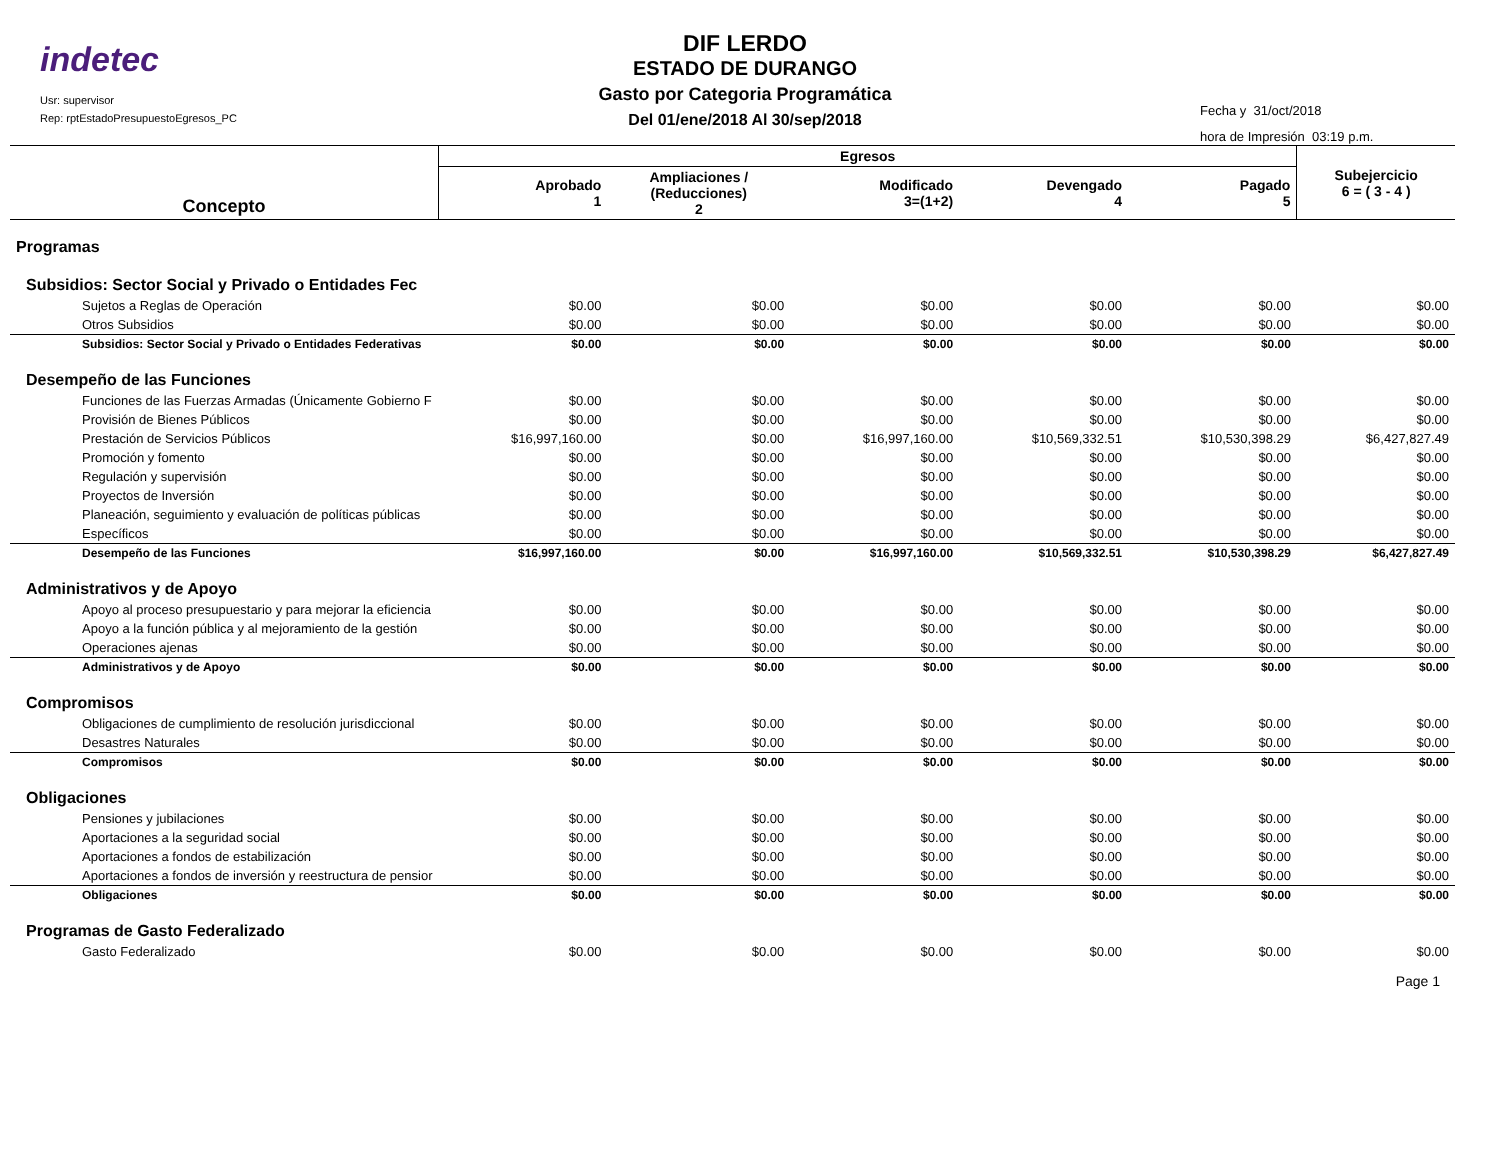indetec
Usr: supervisor
Rep: rptEstadoPresupuestoEgresos_PC
DIF LERDO
ESTADO DE DURANGO
Gasto por Categoria Programática
Del 01/ene/2018 Al 30/sep/2018
Fecha y 31/oct/2018
hora de Impresión 03:19 p.m.
| Concepto | Egresos | | | | | Subejercicio 6 = ( 3 - 4 ) |
| --- | --- | --- | --- | --- | --- | --- |
| | Aprobado 1 | Ampliaciones / (Reducciones) 2 | Modificado 3=(1+2) | Devengado 4 | Pagado 5 | |
| Programas | | | | | | |
| Subsidios: Sector Social y Privado o Entidades Fec | | | | | | |
| Sujetos a Reglas de Operación | $0.00 | $0.00 | $0.00 | $0.00 | $0.00 | $0.00 |
| Otros Subsidios | $0.00 | $0.00 | $0.00 | $0.00 | $0.00 | $0.00 |
| Subsidios: Sector Social y Privado o Entidades Federativas | $0.00 | $0.00 | $0.00 | $0.00 | $0.00 | $0.00 |
| Desempeño de las Funciones | | | | | | |
| Funciones de las Fuerzas Armadas (Únicamente Gobierno F | $0.00 | $0.00 | $0.00 | $0.00 | $0.00 | $0.00 |
| Provisión de Bienes Públicos | $0.00 | $0.00 | $0.00 | $0.00 | $0.00 | $0.00 |
| Prestación de Servicios Públicos | $16,997,160.00 | $0.00 | $16,997,160.00 | $10,569,332.51 | $10,530,398.29 | $6,427,827.49 |
| Promoción y fomento | $0.00 | $0.00 | $0.00 | $0.00 | $0.00 | $0.00 |
| Regulación y supervisión | $0.00 | $0.00 | $0.00 | $0.00 | $0.00 | $0.00 |
| Proyectos de Inversión | $0.00 | $0.00 | $0.00 | $0.00 | $0.00 | $0.00 |
| Planeación, seguimiento y evaluación de políticas públicas | $0.00 | $0.00 | $0.00 | $0.00 | $0.00 | $0.00 |
| Específicos | $0.00 | $0.00 | $0.00 | $0.00 | $0.00 | $0.00 |
| Desempeño de las Funciones | $16,997,160.00 | $0.00 | $16,997,160.00 | $10,569,332.51 | $10,530,398.29 | $6,427,827.49 |
| Administrativos y de Apoyo | | | | | | |
| Apoyo al proceso presupuestario y para mejorar la eficiencia | $0.00 | $0.00 | $0.00 | $0.00 | $0.00 | $0.00 |
| Apoyo a la función pública y al mejoramiento de la gestión | $0.00 | $0.00 | $0.00 | $0.00 | $0.00 | $0.00 |
| Operaciones ajenas | $0.00 | $0.00 | $0.00 | $0.00 | $0.00 | $0.00 |
| Administrativos y de Apoyo | $0.00 | $0.00 | $0.00 | $0.00 | $0.00 | $0.00 |
| Compromisos | | | | | | |
| Obligaciones de cumplimiento de resolución jurisdiccional | $0.00 | $0.00 | $0.00 | $0.00 | $0.00 | $0.00 |
| Desastres Naturales | $0.00 | $0.00 | $0.00 | $0.00 | $0.00 | $0.00 |
| Compromisos | $0.00 | $0.00 | $0.00 | $0.00 | $0.00 | $0.00 |
| Obligaciones | | | | | | |
| Pensiones y jubilaciones | $0.00 | $0.00 | $0.00 | $0.00 | $0.00 | $0.00 |
| Aportaciones a la seguridad social | $0.00 | $0.00 | $0.00 | $0.00 | $0.00 | $0.00 |
| Aportaciones a fondos de estabilización | $0.00 | $0.00 | $0.00 | $0.00 | $0.00 | $0.00 |
| Aportaciones a fondos de inversión y reestructura de pensior | $0.00 | $0.00 | $0.00 | $0.00 | $0.00 | $0.00 |
| Obligaciones | $0.00 | $0.00 | $0.00 | $0.00 | $0.00 | $0.00 |
| Programas de Gasto Federalizado | | | | | | |
| Gasto Federalizado | $0.00 | $0.00 | $0.00 | $0.00 | $0.00 | $0.00 |
Page 1